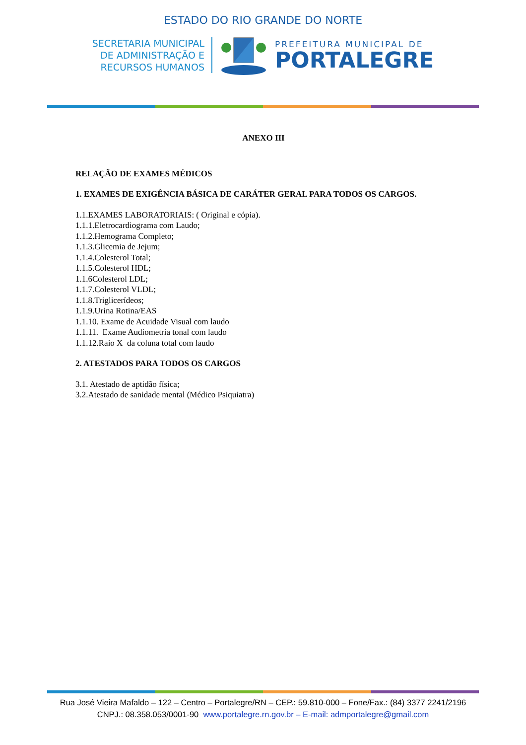ESTADO DO RIO GRANDE DO NORTE
SECRETARIA MUNICIPAL
DE ADMINISTRAÇÃO E
RECURSOS HUMANOS
PREFEITURA MUNICIPAL DE
PORTALEGRE
ANEXO III
RELAÇÃO DE EXAMES MÉDICOS
1. EXAMES DE EXIGÊNCIA BÁSICA DE CARÁTER GERAL PARA TODOS OS CARGOS.
1.1.EXAMES LABORATORIAIS: ( Original e cópia).
1.1.1.Eletrocardiograma com Laudo;
1.1.2.Hemograma Completo;
1.1.3.Glicemia de Jejum;
1.1.4.Colesterol Total;
1.1.5.Colesterol HDL;
1.1.6Colesterol LDL;
1.1.7.Colesterol VLDL;
1.1.8.Triglicerídeos;
1.1.9.Urina Rotina/EAS
1.1.10. Exame de Acuidade Visual com laudo
1.1.11. Exame Audiometria tonal com laudo
1.1.12.Raio X da coluna total com laudo
2. ATESTADOS PARA TODOS OS CARGOS
3.1. Atestado de aptidão física;
3.2.Atestado de sanidade mental (Médico Psiquiatra)
Rua José Vieira Mafaldo – 122 – Centro – Portalegre/RN – CEP.: 59.810-000 – Fone/Fax.: (84) 3377 2241/2196
CNPJ.: 08.358.053/0001-90 www.portalegre.rn.gov.br – E-mail: admportalegre@gmail.com